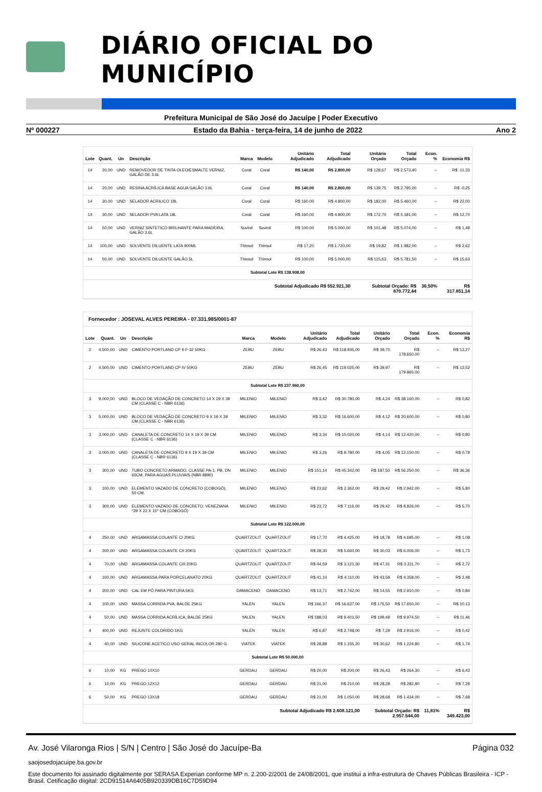DIÁRIO OFICIAL DO MUNICÍPIO
Prefeitura Municipal de São José do Jacuípe | Poder Executivo
Nº 000227 Estado da Bahia - terça-feira, 14 de junho de 2022 Ano 2
| Lote | Quant. | Un | Descrição | Marca | Modelo | Unitário Adjudicado | Total Adjudicado | Unitário Orçado | Total Orçado | Econ. % | Economia R$ |
| --- | --- | --- | --- | --- | --- | --- | --- | --- | --- | --- | --- |
| 14 | 20,00 | UND | REMOVEDOR DE TINTA OLEO/ESMALTE VERNIZ, GALÃO DE 3.6L | Coral | Coral | R$ 140,00 | R$ 2.800,00 | R$ 128,67 | R$ 2.573,40 | -- | R$ -11,33 |
| 14 | 20,00 | UND | RESINA ACRÍLICA BASE AGUA GALÃO 3.6L | Coral | Coral | R$ 140,00 | R$ 2.800,00 | R$ 139,75 | R$ 2.795,00 | -- | R$ -0,25 |
| 14 | 30,00 | UND | SELADOR ACRILICO 18L | Coral | Coral | R$ 160,00 | R$ 4.800,00 | R$ 182,00 | R$ 5.460,00 | -- | R$ 22,00 |
| 14 | 30,00 | UND | SELADOR PVA LATA 18L | Coral | Coral | R$ 160,00 | R$ 4.800,00 | R$ 172,70 | R$ 5.181,00 | -- | R$ 12,70 |
| 14 | 50,00 | UND | VERNIZ SINTETICO BRILHANTE PARA MADEIRA, GALÃO 3.6L | Suvinil | Suvinil | R$ 100,00 | R$ 5.000,00 | R$ 101,48 | R$ 5.074,00 | -- | R$ 1,48 |
| 14 | 100,00 | UND | SOLVENTE DILUENTE LATA 900ML | Thinsol | Thinsol | R$ 17,20 | R$ 1.720,00 | R$ 19,82 | R$ 1.982,00 | -- | R$ 2,62 |
| 14 | 50,00 | UND | SOLVENTE DILUENTE GALÃO 5L | Thinsol | Thinsol | R$ 100,00 | R$ 5.000,00 | R$ 115,63 | R$ 5.781,50 | -- | R$ 15,63 |
| Subtotal Lote R$ 138.908,00 | | | | | | | | | | | |
| Subtotal Adjudicado R$ 552.921,30 | | | | | | | | Subtotal Orçado: R$ 870.772,44 | | 36,50% | R$ 317.851,14 |
Fornecedor : JOSEVAL ALVES PEREIRA - 07.331.985/0001-87
| Lote | Quant. | Un | Descrição | Marca | Modelo | Unitário Adjudicado | Total Adjudicado | Unitário Orçado | Total Orçado | Econ. % | Economia R$ |
| --- | --- | --- | --- | --- | --- | --- | --- | --- | --- | --- | --- |
| 2 | 4.500,00 | UND | CIMENTO PORTLAND CP II-F-32 50KG | ZEBU | ZEBU | R$ 26,43 | R$ 118.935,00 | R$ 39,70 | R$ 178.650,00 | -- | R$ 13,27 |
| 2 | 4.500,00 | UND | CIMENTO PORTLAND CP IV 50KG | ZEBU | ZEBU | R$ 26,45 | R$ 119.025,00 | R$ 39,97 | R$ 179.865,00 | -- | R$ 13,52 |
| Subtotal Lote R$ 237.960,00 | | | | | | | | | | | |
| 3 | 9.000,00 | UND | BLOCO DE VEDAÇÃO DE CONCRETO 14 X 19 X 39 CM (CLASSE C - NBR 6136) | MILENIO | MILENIO | R$ 3,42 | R$ 30.780,00 | R$ 4,24 | R$ 38.160,00 | -- | R$ 0,82 |
| 3 | 5.000,00 | UND | BLOCO DE VEDAÇÃO DE CONCRETO 9 X 19 X 39 CM (CLASSE C - NBR 6136) | MILENIO | MILENIO | R$ 3,32 | R$ 16.600,00 | R$ 4,12 | R$ 20.600,00 | -- | R$ 0,80 |
| 3 | 3.000,00 | UND | CANALETA DE CONCRETO 14 X 19 X 39 CM (CLASSE C - NBR 6136) | MILENIO | MILENIO | R$ 3,34 | R$ 10.020,00 | R$ 4,14 | R$ 12.420,00 | -- | R$ 0,80 |
| 3 | 3.000,00 | UND | CANALETA DE CONCRETO 9 X 19 X 39 CM (CLASSE C - NBR 6136) | MILENIO | MILENIO | R$ 3,26 | R$ 9.780,00 | R$ 4,05 | R$ 12.150,00 | -- | R$ 0,79 |
| 3 | 300,00 | UND | TUBO CONCRETO ARMADO, CLASSE PA-1, PB, DN 60CM, PARA AGUAS PLUVIAIS (NBR 8890) | MILENIO | MILENIO | R$ 151,14 | R$ 45.342,00 | R$ 187,50 | R$ 56.250,00 | -- | R$ 36,36 |
| 3 | 100,00 | UND | ELEMENTO VAZADO DE CONCRETO (COBOGÓ), 50 CM. | MILENIO | MILENIO | R$ 23,62 | R$ 2.362,00 | R$ 29,42 | R$ 2.942,00 | -- | R$ 5,80 |
| 3 | 300,00 | UND | ELEMENTO VAZADO DE CONCRETO, VENEZIANA *39 X 22 X 15* CM (COBOGÓ) | MILENIO | MILENIO | R$ 23,72 | R$ 7.116,00 | R$ 29,42 | R$ 8.826,00 | -- | R$ 5,70 |
| Subtotal Lote R$ 122.000,00 | | | | | | | | | | | |
| 4 | 250,00 | UND | ARGAMASSA COLANTE CI 20KG | QUARTZOLIT | QUARTZOLIT | R$ 17,70 | R$ 4.425,00 | R$ 18,78 | R$ 4.695,00 | -- | R$ 1,08 |
| 4 | 200,00 | UND | ARGAMASSA COLANTE CII 20KG | QUARTZOLIT | QUARTZOLIT | R$ 28,30 | R$ 5.660,00 | R$ 30,03 | R$ 6.006,00 | -- | R$ 1,73 |
| 4 | 70,00 | UND | ARGAMASSA COLANTE CIII 20KG | QUARTZOLIT | QUARTZOLIT | R$ 44,59 | R$ 3.121,30 | R$ 47,31 | R$ 3.311,70 | -- | R$ 2,72 |
| 4 | 100,00 | UND | ARGAMASSA PARA PORCELANATO 20KG | QUARTZOLIT | QUARTZOLIT | R$ 41,10 | R$ 4.110,00 | R$ 43,58 | R$ 4.358,00 | -- | R$ 2,48 |
| 4 | 200,00 | UND | CAL EM PÓ PARA PINTURA 5KG | DAMACENO | DAMACENO | R$ 13,71 | R$ 2.742,00 | R$ 14,55 | R$ 2.910,00 | -- | R$ 0,84 |
| 4 | 100,00 | UND | MASSA CORRIDA PVA, BALDE 25KG | YALEN | YALEN | R$ 166,37 | R$ 16.637,00 | R$ 176,50 | R$ 17.650,00 | -- | R$ 10,13 |
| 4 | 50,00 | UND | MASSA CORRIDA ACRÍLICA, BALDE 25KG | YALEN | YALEN | R$ 188,03 | R$ 9.401,50 | R$ 199,49 | R$ 9.974,50 | -- | R$ 11,46 |
| 4 | 400,00 | UND | REJUNTE COLORIDO 1KG | YALEN | YALEN | R$ 6,87 | R$ 2.748,00 | R$ 7,29 | R$ 2.916,00 | -- | R$ 0,42 |
| 4 | 40,00 | UND | SILICONE ACETICO USO GERAL INCOLOR 280 G | VIATEK | VIATEK | R$ 28,88 | R$ 1.155,20 | R$ 30,62 | R$ 1.224,80 | -- | R$ 1,74 |
| Subtotal Lote R$ 50.000,00 | | | | | | | | | | | |
| 6 | 10,00 | KG | PREGO 10X10 | GERDAU | GERDAU | R$ 20,00 | R$ 200,00 | R$ 26,43 | R$ 264,30 | -- | R$ 6,43 |
| 6 | 10,00 | KG | PREGO 12X12 | GERDAU | GERDAU | R$ 21,00 | R$ 210,00 | R$ 28,28 | R$ 282,80 | -- | R$ 7,28 |
| 6 | 50,00 | KG | PREGO 13X18 | GERDAU | GERDAU | R$ 21,00 | R$ 1.050,00 | R$ 28,68 | R$ 1.434,00 | -- | R$ 7,68 |
| Subtotal Adjudicado R$ 2.608.121,00 | | | | | | | | Subtotal Orçado: R$ 2.957.544,00 | | 11,81% | R$ 349.423,00 |
Av. José Vilaronga Rios | S/N | Centro | São José do Jacuípe-Ba Página 032
saojosedojacuipe.ba.gov.br
Este documento foi assinado digitalmente por SERASA Experian conforme MP n. 2.200-2/2001 de 24/08/2001, que institui a infra-estrutura de Chaves Públicas Brasileira - ICP - Brasil. Cetificação diigital: 2CD91514A6405B920339DB16C7D59D94